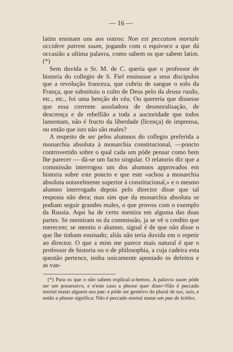— 16 —
latim ensinam uns aos outros: Non est peccatum mortale occidere patrem suum, jogando com o equivoco a que dá occasião a ultima palavra, como sabem os que sabem latim. (*)
Sem duvida o Sr. M. de C. queria que o professor de historia do collegio de S. Fiel ensinasse a seus discipulos que a revolução franceza, que cubriu de sangue o solo da França, que substituiu o culto de Deus pelo da deusa razão, etc., etc., foi uma benção do céu. Ou quereria que dissesse que essa corrente assoladora de desmoralisação, de descrença e de rebellião a toda a auctoridade que todos lamentam, não é fructo da liberdade (licença) de imprensa, ou então que isto não são males?
A respeito de ser pelos alumnos do collegio preferida a monarchia absoluta á monarchia constitucional, —poncto controvertido sobre o qual cada um póde pensar como bem lhe parecer — dá-se um facto singular. O relatorio diz que a commissão interrogou um dos alumnos approvados em historia sobre este poncto e que este «achou a monarchia absoluta notavelmente superior á constitucional,» e o mesmo alumno interrogado depois pelo director disse que tal resposta não dera; mas sim que da monarchia absoluta se podiam seguir grandes males, o que provou com o exemplo da Russia. Aqui ha de certo mentira em alguma das duas partes. Se mentiram os da commissão, ja se vê o credito que merecem; se mentiu o alumno, signal é de que não disse o que lhe tinham ensinado; aliás não teria duvida em o repetir ao director. O que a mim me parece mais natural é que o professor de historia ou o de philosophia, a cuja cadeira esta questão pertence, tenha unicamente apontado os defeitos e as van-
(*) Para os que o não sabem explical-a-hemos. A palavra suum póde ser um possessivo, e n'este caso a phrase quer dizer=Não é peccado mortal matar alguem seu pae: e póde ser genitivo do plural de sus, suis, e então a phrase significa: Não é peccado mortal matar um pae de leitões.